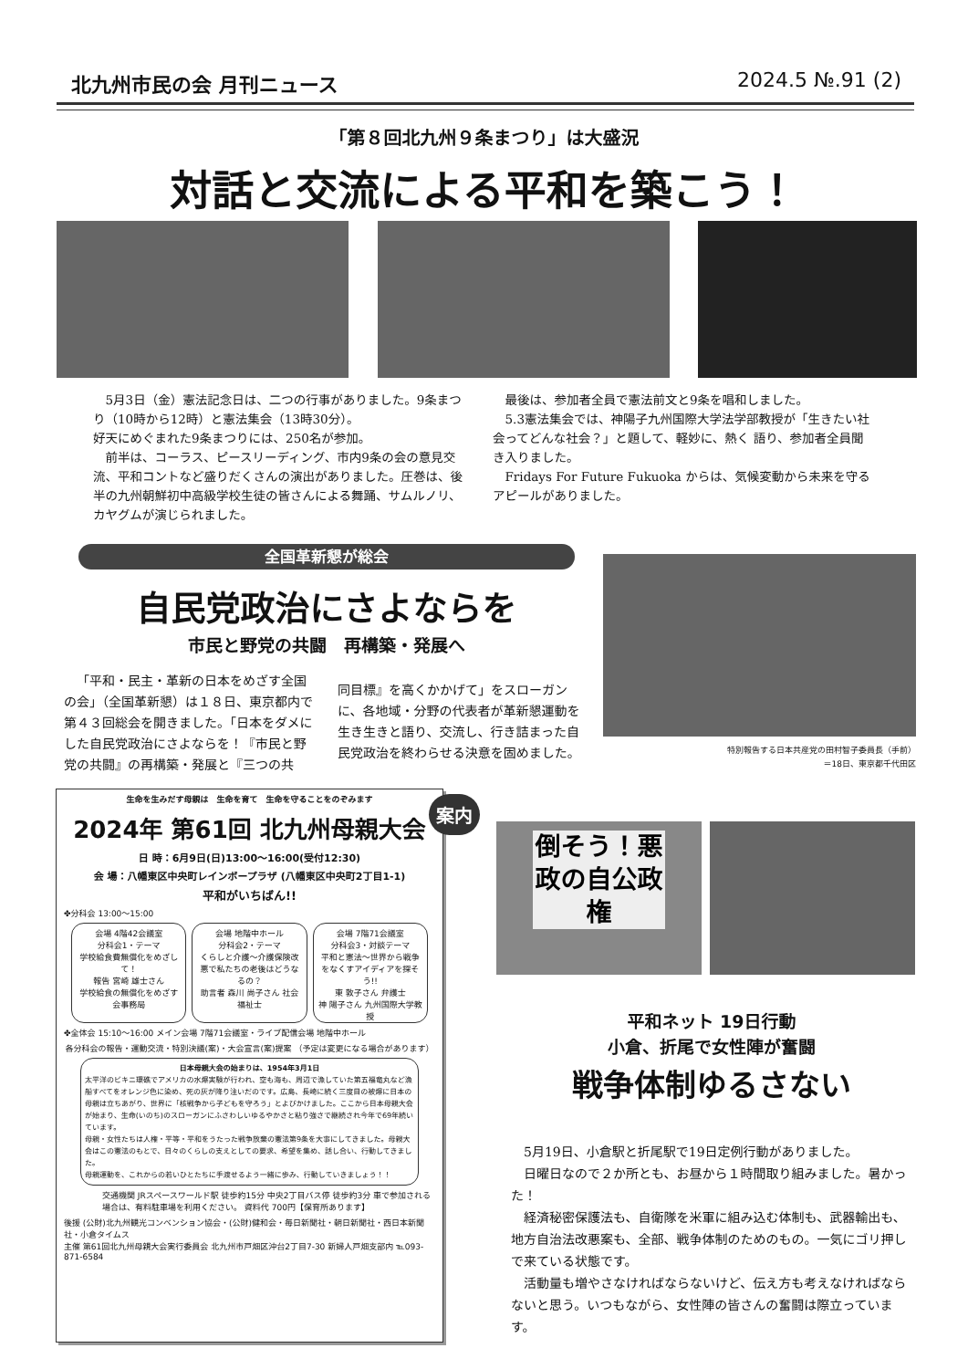北九州市民の会 月刊ニュース 2024.5 №.91 (2)
「第８回北九州９条まつり」は大盛況
対話と交流による平和を築こう！
5月3日（金）憲法記念日は、二つの行事がありました。9条まつり（10時から12時）と憲法集会（13時30分）。
好天にめぐまれた9条まつりには、250名が参加。
前半は、コーラス、ピースリーディング、市内9条の会の意見交流、平和コントなど盛りだくさんの演出がありました。圧巻は、後半の九州朝鮮初中高級学校生徒の皆さんによる舞踊、サムルノリ、カヤグムが演じられました。
最後は、参加者全員で憲法前文と9条を唱和しました。
5.3憲法集会では、神陽子九州国際大学法学部教授が「生きたい社会ってどんな社会？」と題して、軽妙に、熱く 語り、参加者全員聞き入りました。
Fridays For Future Fukuoka からは、気候変動から未来を守るアピールがありました。
全国革新懇が総会
自民党政治にさよならを
市民と野党の共闘　再構築・発展へ
「平和・民主・革新の日本をめざす全国の会」（全国革新懇）は１８日、東京都内で第４３回総会を開きました。「日本をダメにした自民党政治にさよならを！『市民と野党の共闘』の再構築・発展と『三つの共
同目標』を高くかかげて」をスローガンに、各地域・分野の代表者が革新懇運動を生き生きと語り、交流し、行き詰まった自民党政治を終わらせる決意を固めました。
特別報告する日本共産党の田村智子委員長（手前）
＝18日、東京都千代田区
生命を生みだす母親は　生命を育て　生命を守ることをのぞみます
2024年 第61回 北九州母親大会
日 時：6月9日(日)13:00〜16:00(受付12:30)
会 場：八幡東区中央町レインボープラザ (八幡東区中央町2丁目1-1)
平和がいちばん!!
✤分科会 13:00〜15:00
会場 4階42会議室
分科会1・テーマ
学校給食費無償化をめざして！
報告 宮崎 雄士さん
学校給食の無償化をめざす会事務局
会場 地階中ホール
分科会2・テーマ
くらしと介護〜介護保険改悪で私たちの老後はどうなるの？
助言者 森川 尚子さん 社会福祉士
会場 7階71会議室
分科会3・対談テーマ
平和と憲法〜世界から戦争をなくすアイディアを探そう!!
東 敦子さん 弁護士
神 陽子さん 九州国際大学教授
✤全体会 15:10〜16:00 メイン会場 7階71会議室・ライブ配信会場 地階中ホール
各分科会の報告・運動交流・特別決議(案)・大会宣言(案)提案 （予定は変更になる場合があります）
日本母親大会の始まりは、1954年3月1日
太平洋のビキニ環礁でアメリカの水爆実験が行われ、空も海も、周辺で漁していた第五福竜丸など漁船すべてをオレンジ色に染め、死の灰が降り注いだのです。広島、長崎に続く三度目の被爆に日本の母親は立ちあがり、世界に「核戦争から子どもを守ろう」とよびかけました。ここから日本母親大会が始まり、生命(いのち)のスローガンにふさわしいゆるやかさと粘り強さで継続され今年で69年続いています。
母親・女性たちは人権・平等・平和をうたった戦争放棄の憲法第9条を大事にしてきました。母親大会はこの憲法のもとで、日々のくらしの支えとしての要求、希望を集め、話し合い、行動してきました。
母親運動を、これからの若いひとたちに手渡せるよう一緒に歩み、行動していきましょう！！
交通機関 JRスペースワールド駅 徒歩約15分 中央2丁目バス停 徒歩約3分 車で参加される場合は、有料駐車場を利用ください。 資料代 700円【保育所あります】
後援 (公財)北九州観光コンベンション協会・(公財)健和会・毎日新聞社・朝日新聞社・西日本新聞社・小倉タイムス
主催 第61回北九州母親大会実行委員会 北九州市戸畑区沖台2丁目7-30 新婦人戸畑支部内 ℡093-871-6584
案内
倒そう！悪政の自公政権
平和ネット 19日行動
小倉、折尾で女性陣が奮闘
戦争体制ゆるさない
5月19日、小倉駅と折尾駅で19日定例行動がありました。
日曜日なので２か所とも、お昼から１時間取り組みました。暑かった！
経済秘密保護法も、自衛隊を米軍に組み込む体制も、武器輸出も、地方自治法改悪案も、全部、戦争体制のためのもの。一気にゴリ押しで来ている状態です。
活動量も増やさなければならないけど、伝え方も考えなければならないと思う。いつもながら、女性陣の皆さんの奮闘は際立っています。